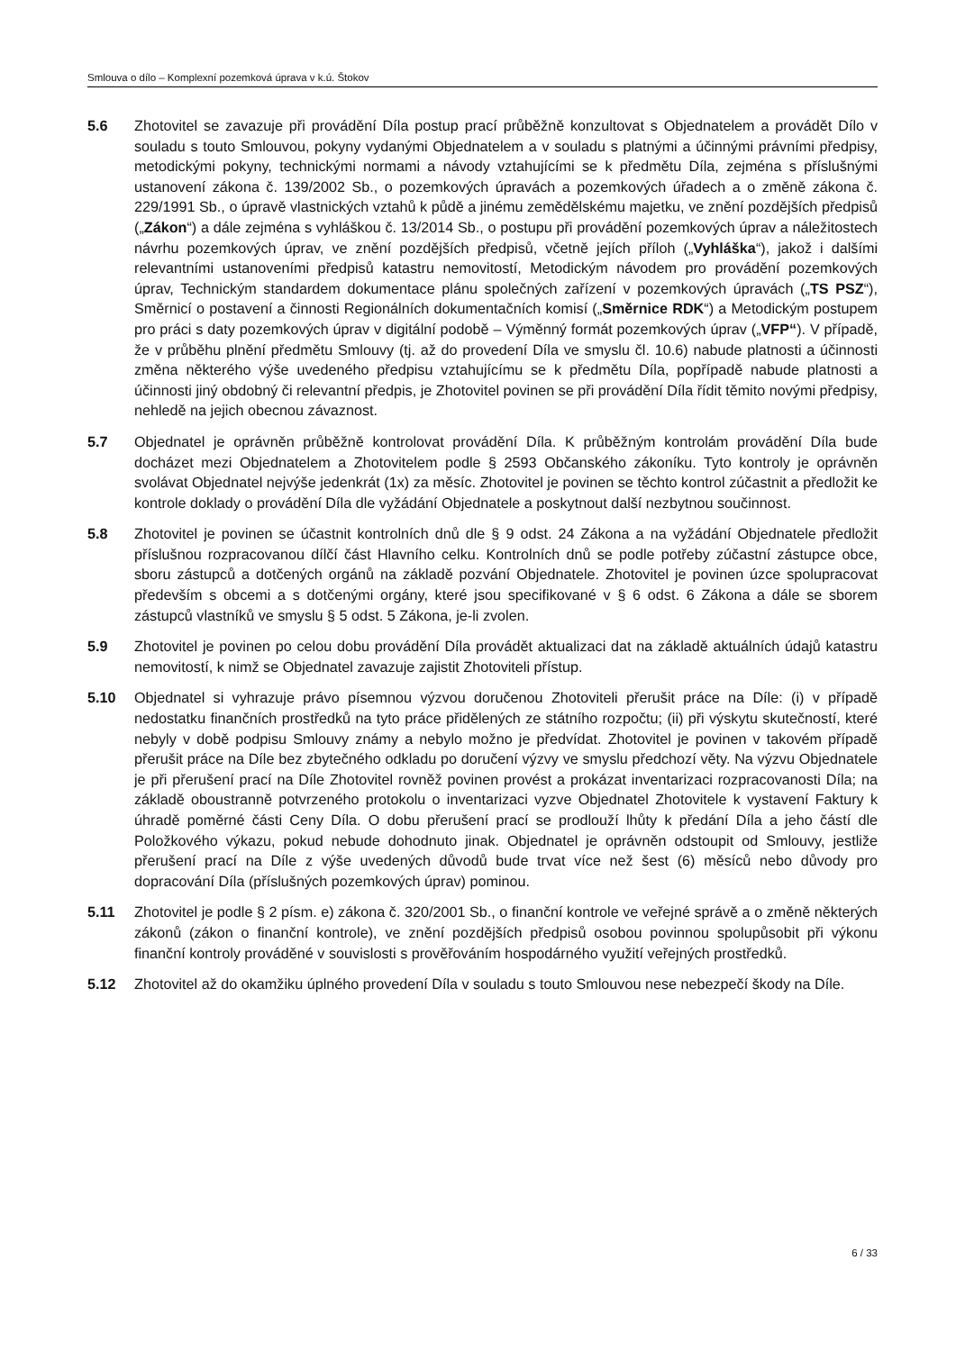Smlouva o dílo – Komplexní pozemková úprava v k.ú. Štokov
5.6 Zhotovitel se zavazuje při provádění Díla postup prací průběžně konzultovat s Objednatelem a provádět Dílo v souladu s touto Smlouvou, pokyny vydanými Objednatelem a v souladu s platnými a účinnými právními předpisy, metodickými pokyny, technickými normami a návody vztahujícími se k předmětu Díla, zejména s příslušnými ustanovení zákona č. 139/2002 Sb., o pozemkových úpravách a pozemkových úřadech a o změně zákona č. 229/1991 Sb., o úpravě vlastnických vztahů k půdě a jinému zemědělskému majetku, ve znění pozdějších předpisů („Zákon“) a dále zejména s vyhláškou č. 13/2014 Sb., o postupu při provádění pozemkových úprav a náležitostech návrhu pozemkových úprav, ve znění pozdějších předpisů, včetně jejích příloh („Vyhláška“), jakož i dalšími relevantními ustanoveními předpisů katastru nemovitostí, Metodickým návodem pro provádění pozemkových úprav, Technickým standardem dokumentace plánu společných zařízení v pozemkových úpravách („TS PSZ“), Směrnicí o postavení a činnosti Regionálních dokumentačních komisí („Směrnice RDK“) a Metodickým postupem pro práci s daty pozemkových úprav v digitální podobě – Výměnný formát pozemkových úprav („VFP“). V případě, že v průběhu plnění předmětu Smlouvy (tj. až do provedení Díla ve smyslu čl. 10.6) nabude platnosti a účinnosti změna některého výše uvedeného předpisu vztahujícímu se k předmětu Díla, popřípadě nabude platnosti a účinnosti jiný obdobný či relevantní předpis, je Zhotovitel povinen se při provádění Díla řídit těmito novými předpisy, nehledě na jejich obecnou závaznost.
5.7 Objednatel je oprávněn průběžně kontrolovat provádění Díla. K průběžným kontrolám provádění Díla bude docházet mezi Objednatelem a Zhotovitelem podle § 2593 Občanského zákoníku. Tyto kontroly je oprávněn svolávat Objednatel nejvýše jedenkrát (1x) za měsíc. Zhotovitel je povinen se těchto kontrol zúčastnit a předložit ke kontrole doklady o provádění Díla dle vyžádání Objednatele a poskytnout další nezbytnou součinnost.
5.8 Zhotovitel je povinen se účastnit kontrolních dnů dle § 9 odst. 24 Zákona a na vyžádání Objednatele předložit příslušnou rozpracovanou dílčí část Hlavního celku. Kontrolních dnů se podle potřeby zúčastní zástupce obce, sboru zástupců a dotčených orgánů na základě pozvání Objednatele. Zhotovitel je povinen úzce spolupracovat především s obcemi a s dotčenými orgány, které jsou specifikované v § 6 odst. 6 Zákona a dále se sborem zástupců vlastníků ve smyslu § 5 odst. 5 Zákona, je-li zvolen.
5.9 Zhotovitel je povinen po celou dobu provádění Díla provádět aktualizaci dat na základě aktuálních údajů katastru nemovitostí, k nimž se Objednatel zavazuje zajistit Zhotoviteli přístup.
5.10 Objednatel si vyhrazuje právo písemnou výzvou doručenou Zhotoviteli přerušit práce na Díle: (i) v případě nedostatku finančních prostředků na tyto práce přidělených ze státního rozpočtu; (ii) při výskytu skutečností, které nebyly v době podpisu Smlouvy známy a nebylo možno je předvídat. Zhotovitel je povinen v takovém případě přerušit práce na Díle bez zbytečného odkladu po doručení výzvy ve smyslu předchozí věty. Na výzvu Objednatele je při přerušení prací na Díle Zhotovitel rovněž povinen provést a prokázat inventarizaci rozpracovanosti Díla; na základě oboustranně potvrzeného protokolu o inventarizaci vyzve Objednatel Zhotovitele k vystavení Faktury k úhradě poměrné části Ceny Díla. O dobu přerušení prací se prodlouží lhůty k předání Díla a jeho částí dle Položkového výkazu, pokud nebude dohodnuto jinak. Objednatel je oprávněn odstoupit od Smlouvy, jestliže přerušení prací na Díle z výše uvedených důvodů bude trvat více než šest (6) měsíců nebo důvody pro dopracování Díla (příslušných pozemkových úprav) pominou.
5.11 Zhotovitel je podle § 2 písm. e) zákona č. 320/2001 Sb., o finanční kontrole ve veřejné správě a o změně některých zákonů (zákon o finanční kontrole), ve znění pozdějších předpisů osobou povinnou spolupůsobit při výkonu finanční kontroly prováděné v souvislosti s prověřováním hospodárného využití veřejných prostředků.
5.12 Zhotovitel až do okamžiku úplného provedení Díla v souladu s touto Smlouvou nese nebezpečí škody na Díle.
6 / 33